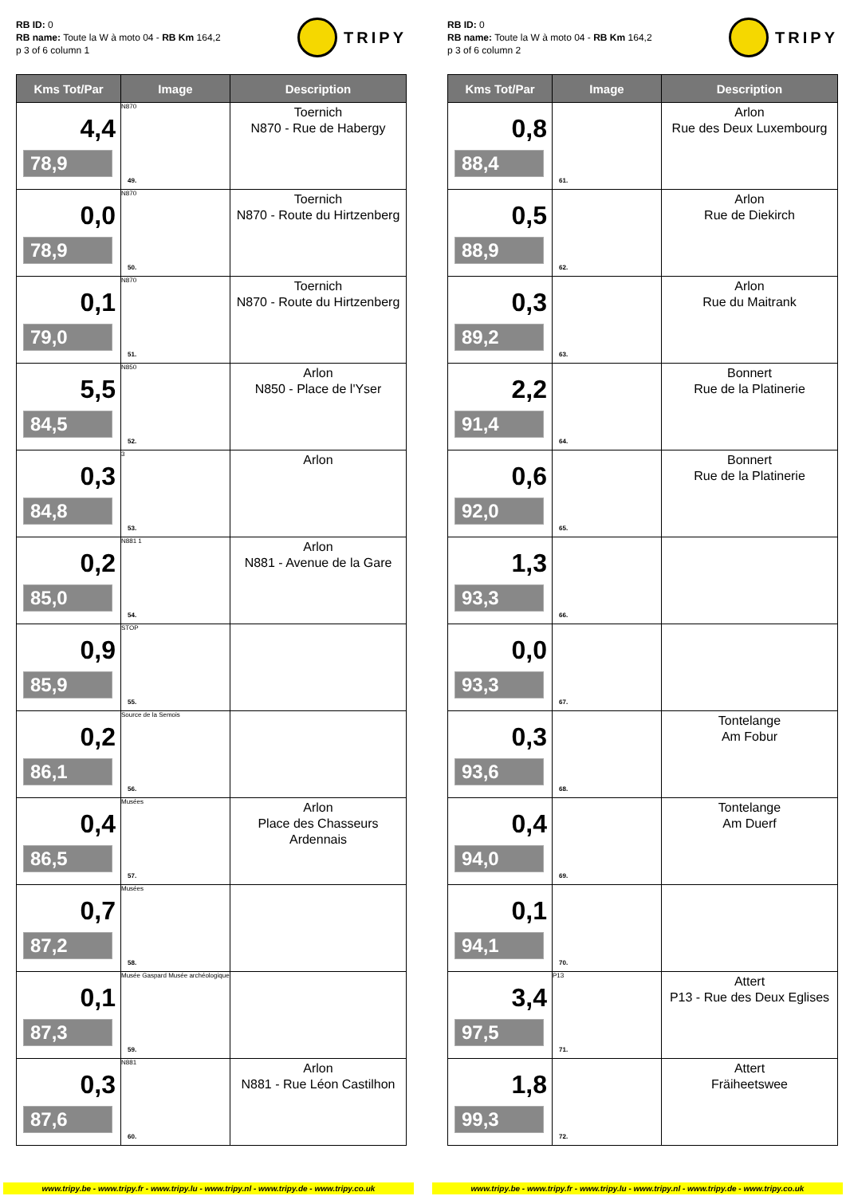RB ID: 0
RB name: Toute la W à moto 04 - RB Km 164,2
p 3 of 6 column 1
TRIPY
| Kms Tot/Par | Image | Description |
| --- | --- | --- |
| 4,4 78,9 | N870 49. | Toernich N870 - Rue de Habergy |
| 0,0 78,9 | N870 50. | Toernich N870 - Route du Hirtzenberg |
| 0,1 79,0 | N870 51. | Toernich N870 - Route du Hirtzenberg |
| 5,5 84,5 | N850 52. | Arlon N850 - Place de l'Yser |
| 0,3 84,8 | 3 53. | Arlon |
| 0,2 85,0 | N881 1 54. | Arlon N881 - Avenue de la Gare |
| 0,9 85,9 | STOP 55. | |
| 0,2 86,1 | Source de la Semois 56. | |
| 0,4 86,5 | Musées 57. | Arlon Place des Chasseurs Ardennais |
| 0,7 87,2 | Musées 58. | |
| 0,1 87,3 | Musée Gaspard Musée archéologique 59. | |
| 0,3 87,6 | N881 60. | Arlon N881 - Rue Léon Castilhon |
RB ID: 0
RB name: Toute la W à moto 04 - RB Km 164,2
p 3 of 6 column 2
TRIPY
| Kms Tot/Par | Image | Description |
| --- | --- | --- |
| 0,8 88,4 | 61. | Arlon Rue des Deux Luxembourg |
| 0,5 88,9 | 62. | Arlon Rue de Diekirch |
| 0,3 89,2 | 63. | Arlon Rue du Maitrank |
| 2,2 91,4 | 64. | Bonnert Rue de la Platinerie |
| 0,6 92,0 | 65. | Bonnert Rue de la Platinerie |
| 1,3 93,3 | 66. | |
| 0,0 93,3 | 67. | |
| 0,3 93,6 | 68. | Tontelange Am Fobur |
| 0,4 94,0 | 69. | Tontelange Am Duerf |
| 0,1 94,1 | 70. | |
| 3,4 97,5 | P13 71. | Attert P13 - Rue des Deux Eglises |
| 1,8 99,3 | 72. | Attert Fräiheetswee |
www.tripy.be - www.tripy.fr - www.tripy.lu - www.tripy.nl - www.tripy.de - www.tripy.co.uk
www.tripy.be - www.tripy.fr - www.tripy.lu - www.tripy.nl - www.tripy.de - www.tripy.co.uk